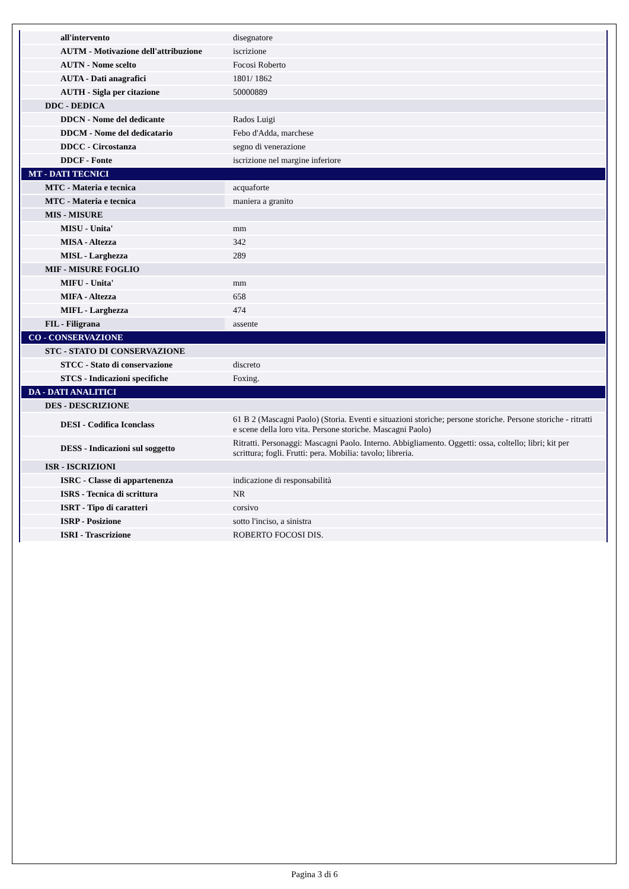| all'intervento | disegnatore |
| AUTM - Motivazione dell'attribuzione | iscrizione |
| AUTN - Nome scelto | Focosi Roberto |
| AUTA - Dati anagrafici | 1801/ 1862 |
| AUTH - Sigla per citazione | 50000889 |
| DDC - DEDICA | |
| DDCN - Nome del dedicante | Rados Luigi |
| DDCM - Nome del dedicatario | Febo d'Adda, marchese |
| DDCC - Circostanza | segno di venerazione |
| DDCF - Fonte | iscrizione nel margine inferiore |
| MT - DATI TECNICI | |
| MTC - Materia e tecnica | acquaforte |
| MTC - Materia e tecnica | maniera a granito |
| MIS - MISURE | |
| MISU - Unita' | mm |
| MISA - Altezza | 342 |
| MISL - Larghezza | 289 |
| MIF - MISURE FOGLIO | |
| MIFU - Unita' | mm |
| MIFA - Altezza | 658 |
| MIFL - Larghezza | 474 |
| FIL - Filigrana | assente |
| CO - CONSERVAZIONE | |
| STC - STATO DI CONSERVAZIONE | |
| STCC - Stato di conservazione | discreto |
| STCS - Indicazioni specifiche | Foxing. |
| DA - DATI ANALITICI | |
| DES - DESCRIZIONE | |
| DESI - Codifica Iconclass | 61 B 2 (Mascagni Paolo) (Storia. Eventi e situazioni storiche; persone storiche. Persone storiche - ritratti e scene della loro vita. Persone storiche. Mascagni Paolo) |
| DESS - Indicazioni sul soggetto | Ritratti. Personaggi: Mascagni Paolo. Interno. Abbigliamento. Oggetti: ossa, coltello; libri; kit per scrittura; fogli. Frutti: pera. Mobilia: tavolo; libreria. |
| ISR - ISCRIZIONI | |
| ISRC - Classe di appartenenza | indicazione di responsabilità |
| ISRS - Tecnica di scrittura | NR |
| ISRT - Tipo di caratteri | corsivo |
| ISRP - Posizione | sotto l'inciso, a sinistra |
| ISRI - Trascrizione | ROBERTO FOCOSI DIS. |
Pagina 3 di 6